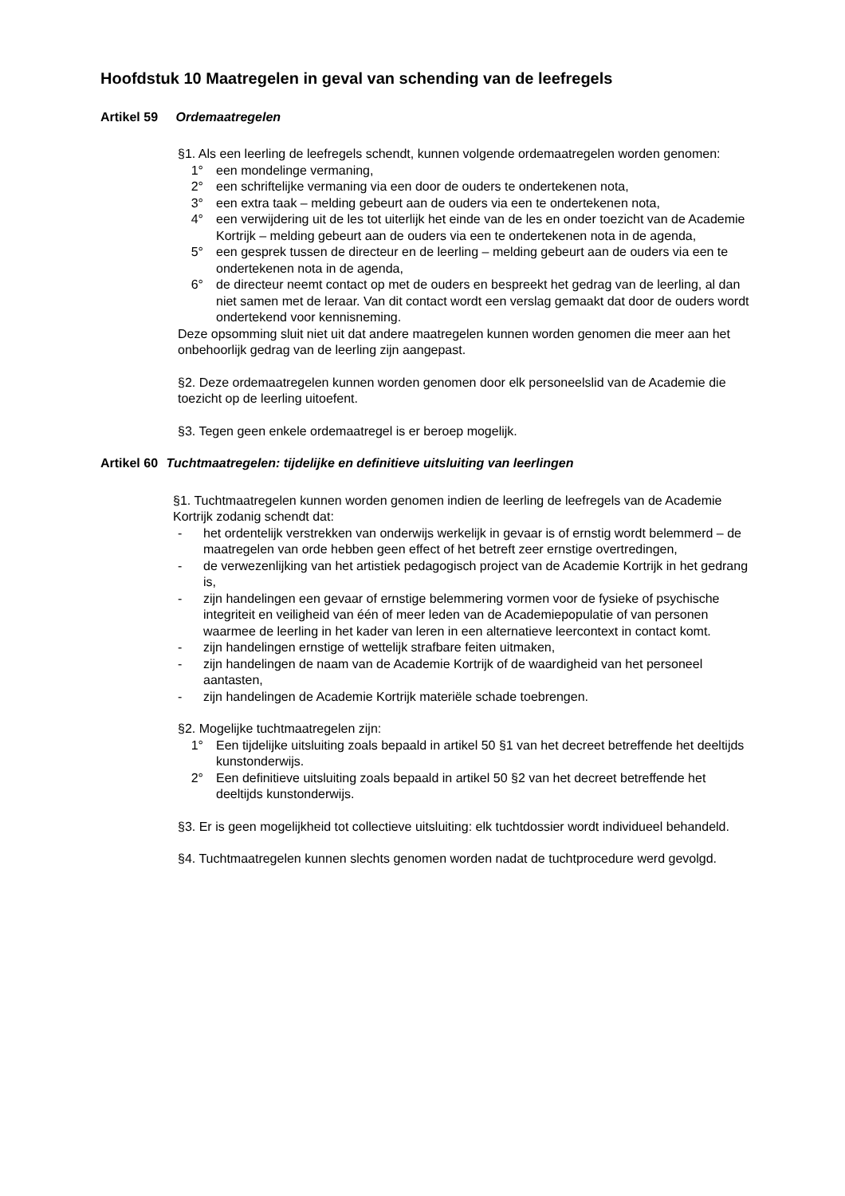Hoofdstuk 10 Maatregelen in geval van schending van de leefregels
Artikel 59 Ordemaatregelen
§1. Als een leerling de leefregels schendt, kunnen volgende ordemaatregelen worden genomen:
1° een mondelinge vermaning,
2° een schriftelijke vermaning via een door de ouders te ondertekenen nota,
3° een extra taak – melding gebeurt aan de ouders via een te ondertekenen nota,
4° een verwijdering uit de les tot uiterlijk het einde van de les en onder toezicht van de Academie Kortrijk – melding gebeurt aan de ouders via een te ondertekenen nota in de agenda,
5° een gesprek tussen de directeur en de leerling – melding gebeurt aan de ouders via een te ondertekenen nota in de agenda,
6° de directeur neemt contact op met de ouders en bespreekt het gedrag van de leerling, al dan niet samen met de leraar. Van dit contact wordt een verslag gemaakt dat door de ouders wordt ondertekend voor kennisneming.
Deze opsomming sluit niet uit dat andere maatregelen kunnen worden genomen die meer aan het onbehoorlijk gedrag van de leerling zijn aangepast.
§2. Deze ordemaatregelen kunnen worden genomen door elk personeelslid van de Academie die toezicht op de leerling uitoefent.
§3. Tegen geen enkele ordemaatregel is er beroep mogelijk.
Artikel 60 Tuchtmaatregelen: tijdelijke en definitieve uitsluiting van leerlingen
§1. Tuchtmaatregelen kunnen worden genomen indien de leerling de leefregels van de Academie Kortrijk zodanig schendt dat:
- het ordentelijk verstrekken van onderwijs werkelijk in gevaar is of ernstig wordt belemmerd – de maatregelen van orde hebben geen effect of het betreft zeer ernstige overtredingen,
- de verwezenlijking van het artistiek pedagogisch project van de Academie Kortrijk in het gedrang is,
- zijn handelingen een gevaar of ernstige belemmering vormen voor de fysieke of psychische integriteit en veiligheid van één of meer leden van de Academiepopulatie of van personen waarmee de leerling in het kader van leren in een alternatieve leercontext in contact komt.
- zijn handelingen ernstige of wettelijk strafbare feiten uitmaken,
- zijn handelingen de naam van de Academie Kortrijk of de waardigheid van het personeel aantasten,
- zijn handelingen de Academie Kortrijk materiële schade toebrengen.
§2. Mogelijke tuchtmaatregelen zijn:
1° Een tijdelijke uitsluiting zoals bepaald in artikel 50 §1 van het decreet betreffende het deeltijds kunstonderwijs.
2° Een definitieve uitsluiting zoals bepaald in artikel 50 §2 van het decreet betreffende het deeltijds kunstonderwijs.
§3. Er is geen mogelijkheid tot collectieve uitsluiting: elk tuchtdossier wordt individueel behandeld.
§4. Tuchtmaatregelen kunnen slechts genomen worden nadat de tuchtprocedure werd gevolgd.